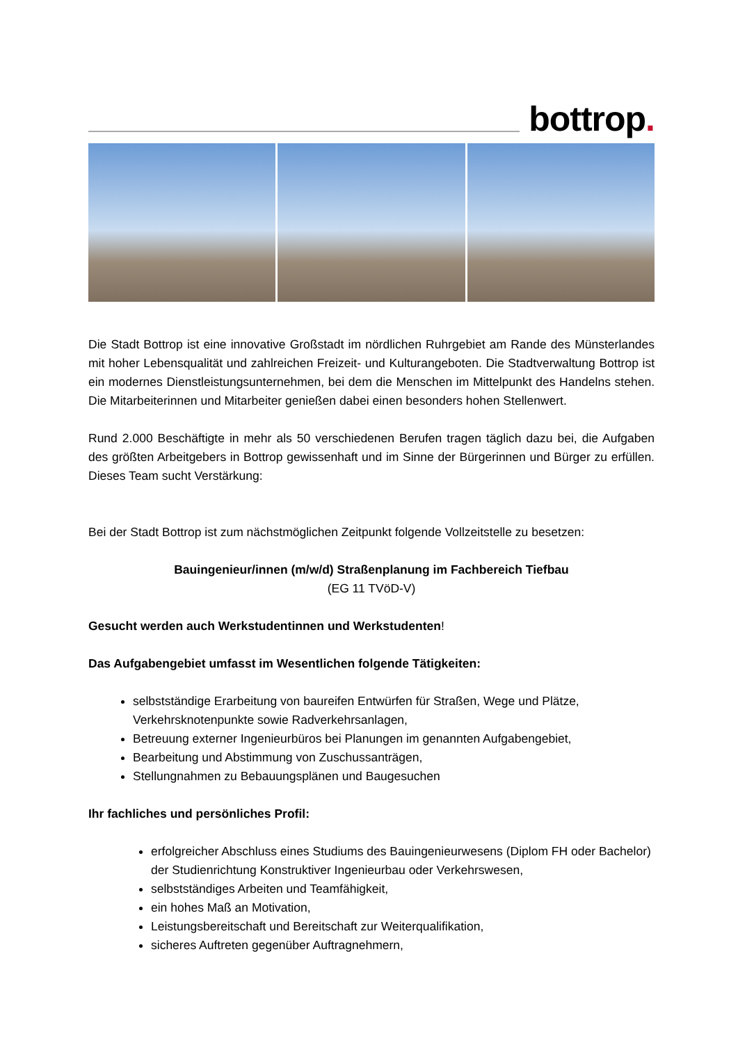bottrop.
Die Stadt Bottrop ist eine innovative Großstadt im nördlichen Ruhrgebiet am Rande des Münsterlandes mit hoher Lebensqualität und zahlreichen Freizeit- und Kulturangeboten. Die Stadtverwaltung Bottrop ist ein modernes Dienstleistungsunternehmen, bei dem die Menschen im Mittelpunkt des Handelns stehen. Die Mitarbeiterinnen und Mitarbeiter genießen dabei einen besonders hohen Stellenwert.
Rund 2.000 Beschäftigte in mehr als 50 verschiedenen Berufen tragen täglich dazu bei, die Aufgaben des größten Arbeitgebers in Bottrop gewissenhaft und im Sinne der Bürgerinnen und Bürger zu erfüllen. Dieses Team sucht Verstärkung:
Bei der Stadt Bottrop ist zum nächstmöglichen Zeitpunkt folgende Vollzeitstelle zu besetzen:
Bauingenieur/innen (m/w/d) Straßenplanung im Fachbereich Tiefbau
(EG 11 TVöD-V)
Gesucht werden auch Werkstudentinnen und Werkstudenten!
Das Aufgabengebiet umfasst im Wesentlichen folgende Tätigkeiten:
selbstständige Erarbeitung von baureifen Entwürfen für Straßen, Wege und Plätze, Verkehrsknotenpunkte sowie Radverkehrsanlagen,
Betreuung externer Ingenieurbüros bei Planungen im genannten Aufgabengebiet,
Bearbeitung und Abstimmung von Zuschussanträgen,
Stellungnahmen zu Bebauungsplänen und Baugesuchen
Ihr fachliches und persönliches Profil:
erfolgreicher Abschluss eines Studiums des Bauingenieurwesens (Diplom FH oder Bachelor) der Studienrichtung Konstruktiver Ingenieurbau oder Verkehrswesen,
selbstständiges Arbeiten und Teamfähigkeit,
ein hohes Maß an Motivation,
Leistungsbereitschaft und Bereitschaft zur Weiterqualifikation,
sicheres Auftreten gegenüber Auftragnehmern,